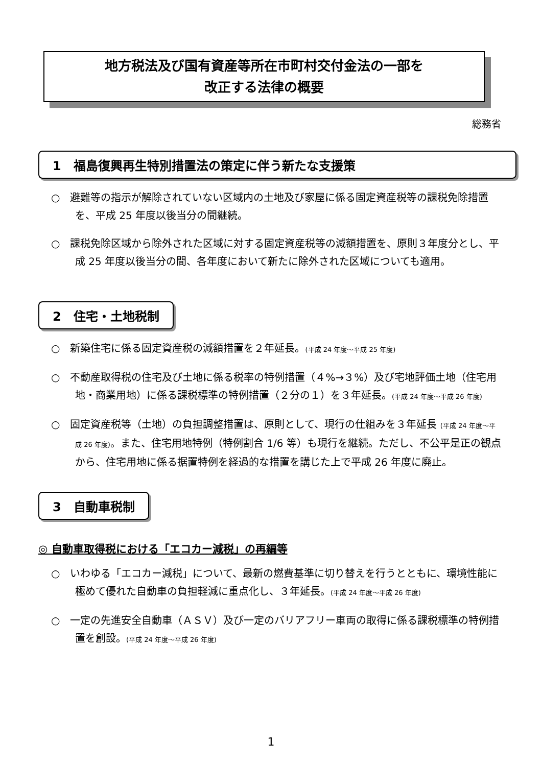地方税法及び国有資産等所在市町村交付金法の一部を
改正する法律の概要
総務省
1　福島復興再生特別措置法の策定に伴う新たな支援策
○　避難等の指示が解除されていない区域内の土地及び家屋に係る固定資産税等の課税免除措置を、平成 25 年度以後当分の間継続。
○　課税免除区域から除外された区域に対する固定資産税等の減額措置を、原則３年度分とし、平成 25 年度以後当分の間、各年度において新たに除外された区域についても適用。
2　住宅・土地税制
○　新築住宅に係る固定資産税の減額措置を２年延長。(平成 24 年度～平成 25 年度)
○　不動産取得税の住宅及び土地に係る税率の特例措置（４%→３%）及び宅地評価土地（住宅用地・商業用地）に係る課税標準の特例措置（２分の１）を３年延長。(平成 24 年度～平成 26 年度)
○　固定資産税等（土地）の負担調整措置は、原則として、現行の仕組みを３年延長 (平成 24 年度～平成 26 年度)。また、住宅用地特例（特例割合 1/6 等）も現行を継続。ただし、不公平是正の観点から、住宅用地に係る据置特例を経過的な措置を講じた上で平成 26 年度に廃止。
3　自動車税制
◎ 自動車取得税における「エコカー減税」の再編等
○　いわゆる「エコカー減税」について、最新の燃費基準に切り替えを行うとともに、環境性能に極めて優れた自動車の負担軽減に重点化し、３年延長。(平成 24 年度～平成 26 年度)
○　一定の先進安全自動車（ＡＳＶ）及び一定のバリアフリー車両の取得に係る課税標準の特例措置を創設。(平成 24 年度～平成 26 年度)
1